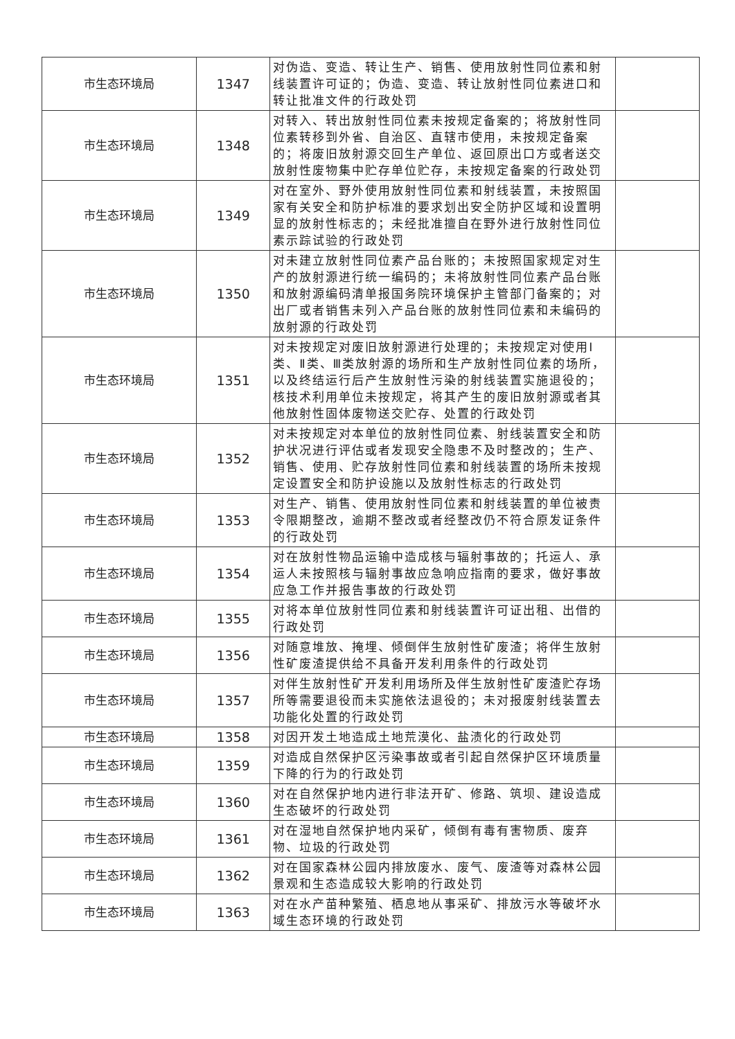| 市生态环境局 | 1347 | 对伪造、变造、转让生产、销售、使用放射性同位素和射线装置许可证的；伪造、变造、转让放射性同位素进口和转让批准文件的行政处罚 | |
| 市生态环境局 | 1348 | 对转入、转出放射性同位素未按规定备案的；将放射性同位素转移到外省、自治区、直辖市使用，未按规定备案的；将废旧放射源交回生产单位、返回原出口方或者送交放射性废物集中贮存单位贮存，未按规定备案的行政处罚 | |
| 市生态环境局 | 1349 | 对在室外、野外使用放射性同位素和射线装置，未按照国家有关安全和防护标准的要求划出安全防护区域和设置明显的放射性标志的；未经批准擅自在野外进行放射性同位素示踪试验的行政处罚 | |
| 市生态环境局 | 1350 | 对未建立放射性同位素产品台账的；未按照国家规定对生产的放射源进行统一编码的；未将放射性同位素产品台账和放射源编码清单报国务院环境保护主管部门备案的；对出厂或者销售未列入产品台账的放射性同位素和未编码的放射源的行政处罚 | |
| 市生态环境局 | 1351 | 对未按规定对废旧放射源进行处理的；未按规定对使用Ⅰ类、Ⅱ类、Ⅲ类放射源的场所和生产放射性同位素的场所，以及终结运行后产生放射性污染的射线装置实施退役的；核技术利用单位未按规定，将其产生的废旧放射源或者其他放射性固体废物送交贮存、处置的行政处罚 | |
| 市生态环境局 | 1352 | 对未按规定对本单位的放射性同位素、射线装置安全和防护状况进行评估或者发现安全隐患不及时整改的；生产、销售、使用、贮存放射性同位素和射线装置的场所未按规定设置安全和防护设施以及放射性标志的行政处罚 | |
| 市生态环境局 | 1353 | 对生产、销售、使用放射性同位素和射线装置的单位被责令限期整改，逾期不整改或者经整改仍不符合原发证条件的行政处罚 | |
| 市生态环境局 | 1354 | 对在放射性物品运输中造成核与辐射事故的；托运人、承运人未按照核与辐射事故应急响应指南的要求，做好事故应急工作并报告事故的行政处罚 | |
| 市生态环境局 | 1355 | 对将本单位放射性同位素和射线装置许可证出租、出借的行政处罚 | |
| 市生态环境局 | 1356 | 对随意堆放、掩埋、倾倒伴生放射性矿废渣；将伴生放射性矿废渣提供给不具备开发利用条件的行政处罚 | |
| 市生态环境局 | 1357 | 对伴生放射性矿开发利用场所及伴生放射性矿废渣贮存场所等需要退役而未实施依法退役的；未对报废射线装置去功能化处置的行政处罚 | |
| 市生态环境局 | 1358 | 对因开发土地造成土地荒漠化、盐渍化的行政处罚 | |
| 市生态环境局 | 1359 | 对造成自然保护区污染事故或者引起自然保护区环境质量下降的行为的行政处罚 | |
| 市生态环境局 | 1360 | 对在自然保护地内进行非法开矿、修路、筑坝、建设造成生态破坏的行政处罚 | |
| 市生态环境局 | 1361 | 对在湿地自然保护地内采矿，倾倒有毒有害物质、废弃物、垃圾的行政处罚 | |
| 市生态环境局 | 1362 | 对在国家森林公园内排放废水、废气、废渣等对森林公园景观和生态造成较大影响的行政处罚 | |
| 市生态环境局 | 1363 | 对在水产苗种繁殖、栖息地从事采矿、排放污水等破坏水域生态环境的行政处罚 | |